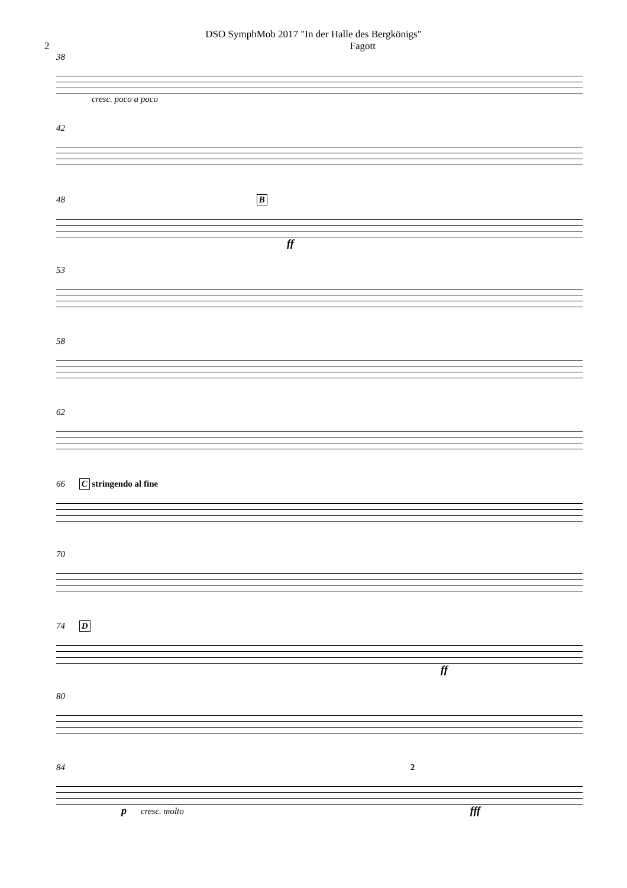DSO SymphMob 2017 "In der Halle des Bergkönigs"
2 Fagott
38
cresc. poco a poco
42
48 B
ff
53
58
62
66 C stringendo al fine
70
74 D
ff
80
84 2
p cresc. molto fff